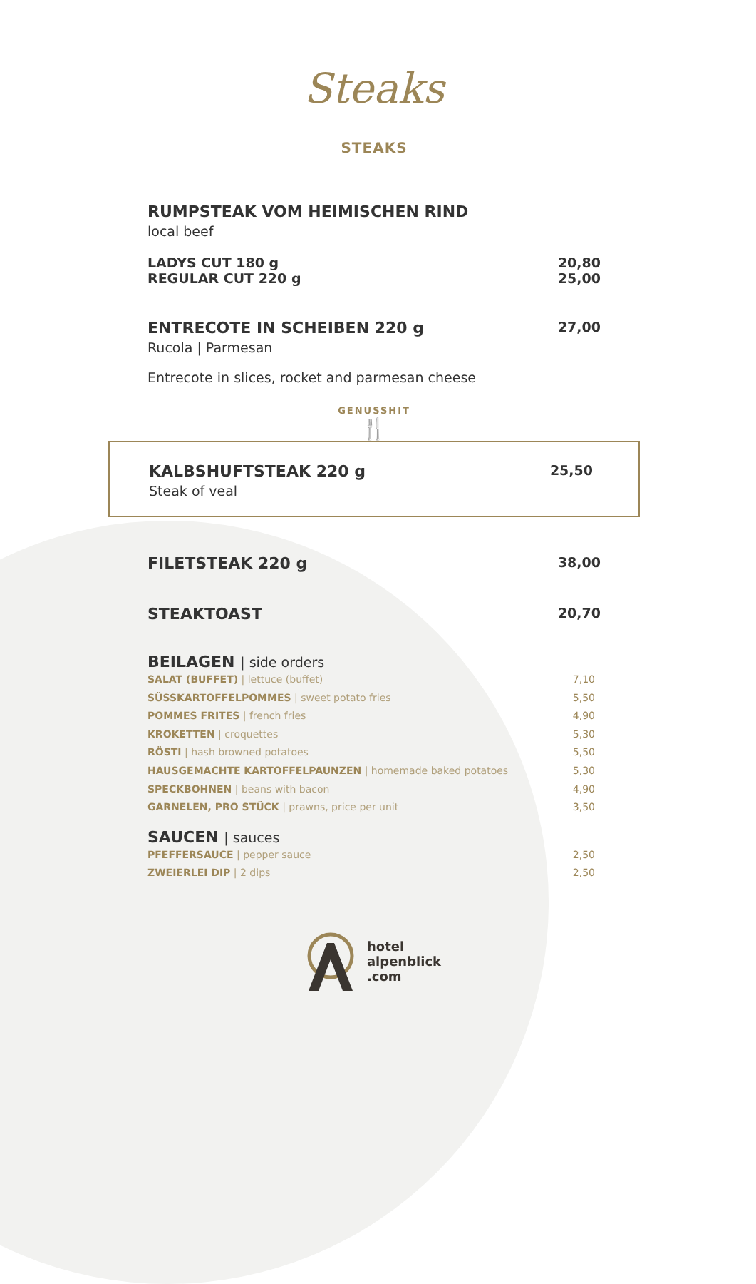Steaks
STEAKS
RUMPSTEAK VOM HEIMISCHEN RIND
local beef
LADYS CUT 180 g
REGULAR CUT 220 g
20,80
25,00
ENTRECOTE IN SCHEIBEN 220 g
27,00
Rucola | Parmesan
Entrecote in slices, rocket and parmesan cheese
GENUSSHIT
🍴
KALBSHUFTSTEAK 220 g
25,50
Steak of veal
FILETSTEAK 220 g
38,00
STEAKTOAST
20,70
BEILAGEN | side orders
SALAT (BUFFET) | lettuce (buffet)
SÜSSKARTOFFELPOMMES | sweet potato fries
POMMES FRITES | french fries
KROKETTEN | croquettes
RÖSTI | hash browned potatoes
HAUSGEMACHTE KARTOFFELPAUNZEN | homemade baked potatoes
SPECKBOHNEN | beans with bacon
GARNELEN, PRO STÜCK | prawns, price per unit
7,10
5,50
4,90
5,30
5,50
5,30
4,90
3,50
SAUCEN | sauces
PFEFFERSAUCE | pepper sauce
ZWEIERLEI DIP | 2 dips
2,50
2,50
hotel
alpenblick
.com